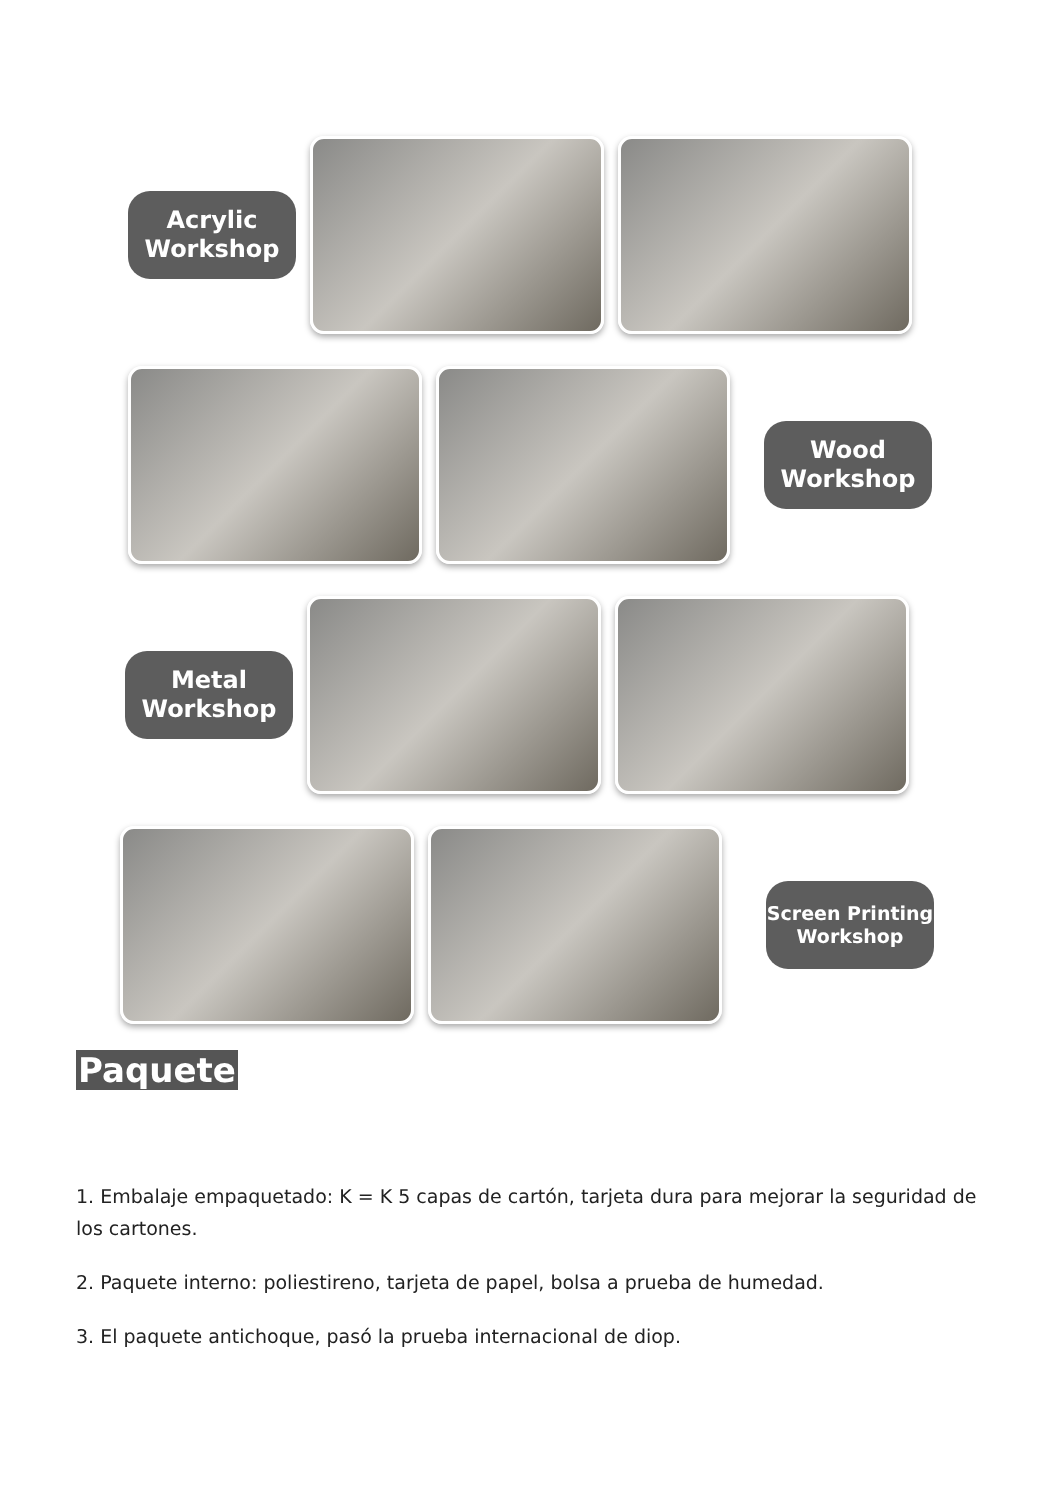Acrylic
Workshop
Wood
Workshop
Metal
Workshop
Screen Printing
Workshop
Paquete
1. Embalaje empaquetado: K = K 5 capas de cartón, tarjeta dura para mejorar la seguridad de los cartones.
2. Paquete interno: poliestireno, tarjeta de papel, bolsa a prueba de humedad.
3. El paquete antichoque, pasó la prueba internacional de diop.